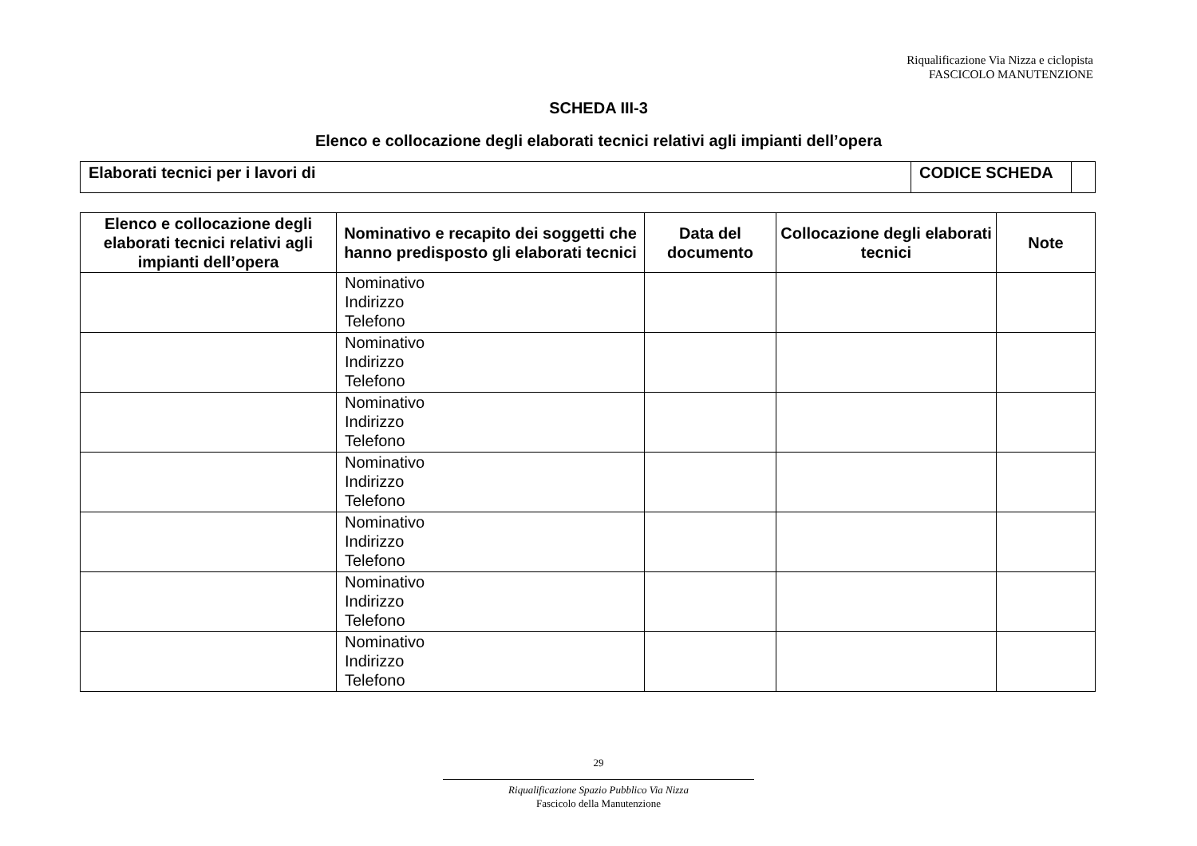Riqualificazione Via Nizza e ciclopista
FASCICOLO MANUTENZIONE
SCHEDA III-3
Elenco e collocazione degli elaborati tecnici relativi agli impianti dell’opera
| Elaborati tecnici per i lavori di | CODICE SCHEDA | |
| Elenco e collocazione degli elaborati tecnici relativi agli impianti dell’opera | Nominativo e recapito dei soggetti che hanno predisposto gli elaborati tecnici | Data del documento | Collocazione degli elaborati tecnici | Note |
| --- | --- | --- | --- | --- |
| | Nominativo Indirizzo Telefono | | | |
| | Nominativo Indirizzo Telefono | | | |
| | Nominativo Indirizzo Telefono | | | |
| | Nominativo Indirizzo Telefono | | | |
| | Nominativo Indirizzo Telefono | | | |
| | Nominativo Indirizzo Telefono | | | |
| | Nominativo Indirizzo Telefono | | | |
29
Riqualificazione Spazio Pubblico Via Nizza
Fascicolo della Manutenzione